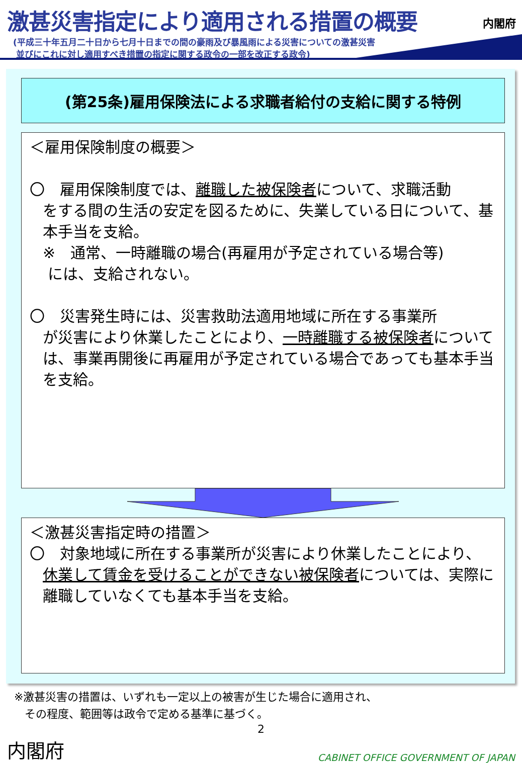激甚災害指定により適用される措置の概要
(平成三十年五月二十日から七月十日までの間の豪雨及び暴風雨による災害についての激甚災害
並びにこれに対し適用すべき措置の指定に関する政令の一部を改正する政令)
内閣府
(第25条)雇用保険法による求職者給付の支給に関する特例
＜雇用保険制度の概要＞
〇　雇用保険制度では、離職した被保険者について、求職活動
をする間の生活の安定を図るために、失業している日について、基本手当を支給。
※　通常、一時離職の場合(再雇用が予定されている場合等)
には、支給されない。
〇　災害発生時には、災害救助法適用地域に所在する事業所
が災害により休業したことにより、一時離職する被保険者については、事業再開後に再雇用が予定されている場合であっても基本手当を支給。
＜激甚災害指定時の措置＞
〇　対象地域に所在する事業所が災害により休業したことにより、
休業して賃金を受けることができない被保険者については、実際に離職していなくても基本手当を支給。
※激甚災害の措置は、いずれも一定以上の被害が生じた場合に適用され、
その程度、範囲等は政令で定める基準に基づく。
2
内閣府 CABINET OFFICE GOVERNMENT OF JAPAN